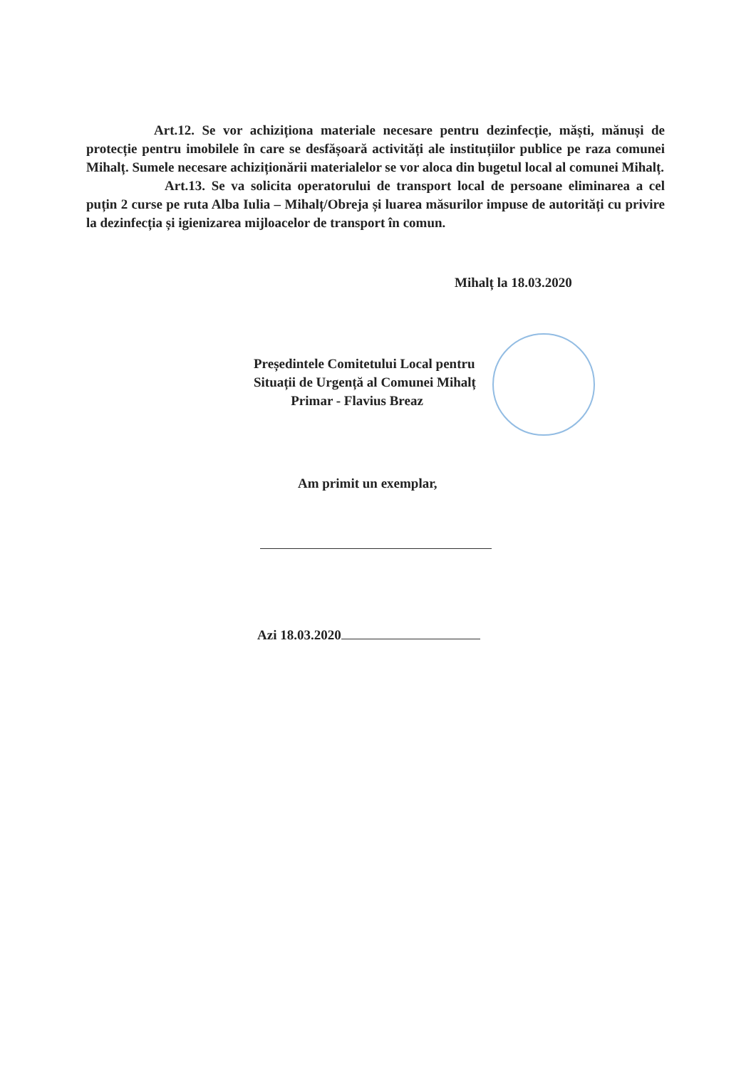Art.12. Se vor achiziționa materiale necesare pentru dezinfecție, măști, mănuși de protecție pentru imobilele în care se desfășoară activități ale instituțiilor publice pe raza comunei Mihalț. Sumele necesare achiziționării materialelor se vor aloca din bugetul local al comunei Mihalț.
Art.13. Se va solicita operatorului de transport local de persoane eliminarea a cel puțin 2 curse pe ruta Alba Iulia – Mihalț/Obreja și luarea măsurilor impuse de autorități cu privire la dezinfecția și igienizarea mijloacelor de transport în comun.
Mihalț la 18.03.2020
Președintele Comitetului Local pentru
Situații de Urgență al Comunei Mihalț
Primar - Flavius Breaz
Am primit un exemplar,
Azi 18.03.2020